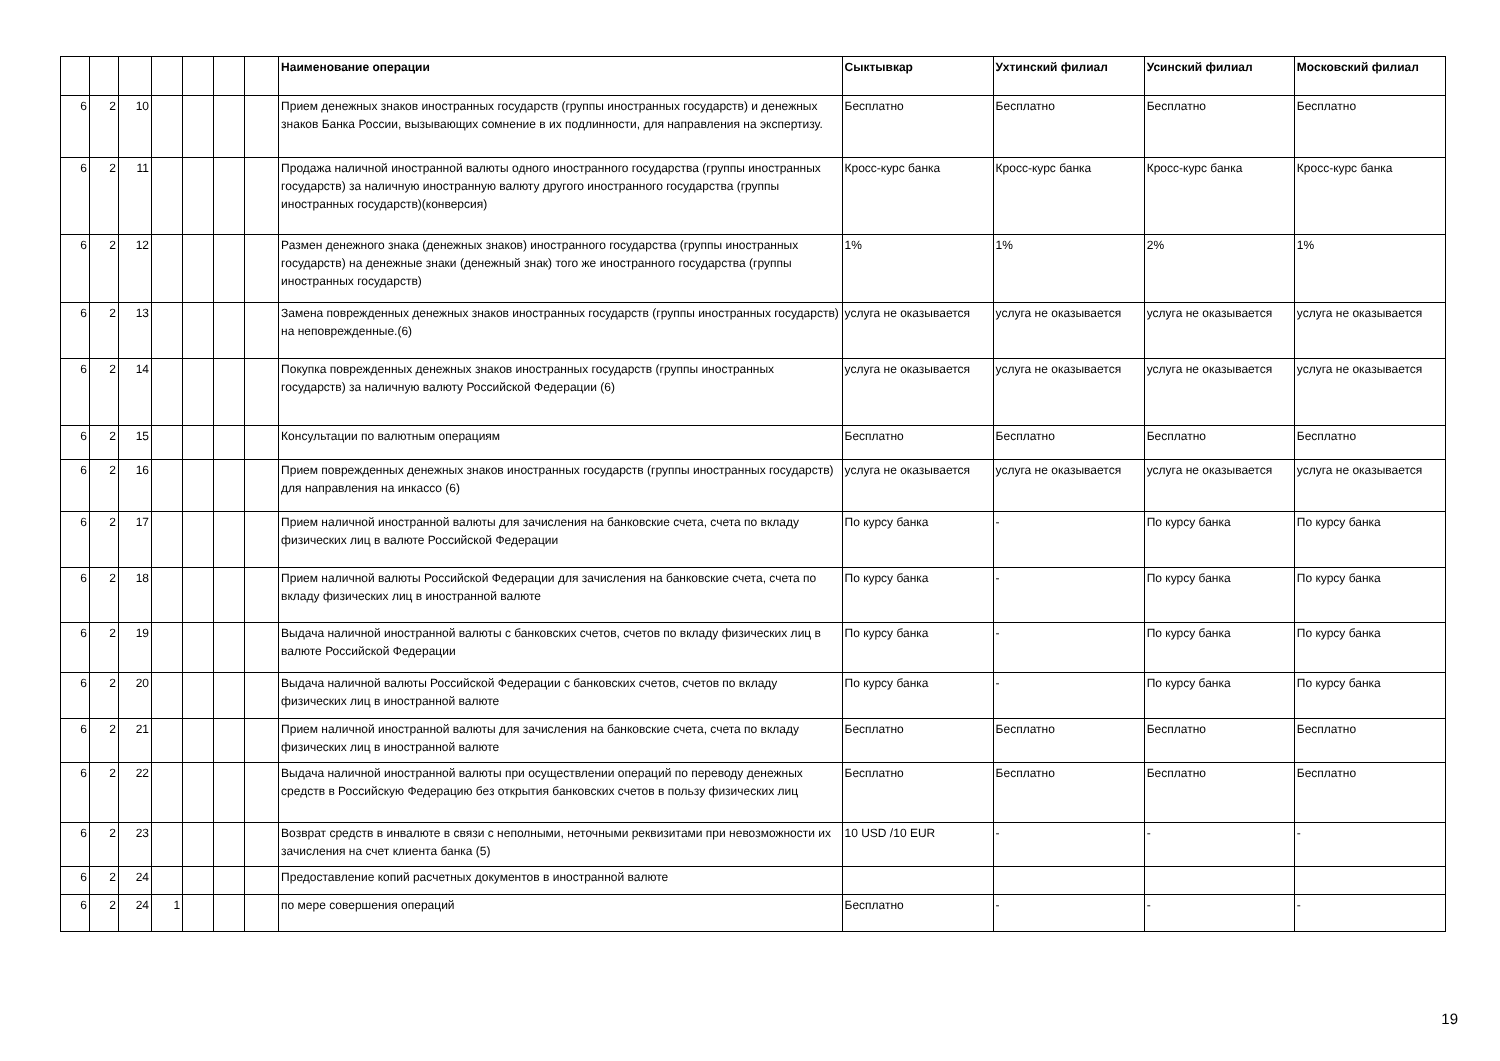| | | | | | | | Наименование операции | Сыктывкар | Ухтинский филиал | Усинский филиал | Московский филиал |
| --- | --- | --- | --- | --- | --- | --- | --- | --- | --- | --- | --- |
| 6 | 2 | 10 | | | | | Прием денежных знаков иностранных государств (группы иностранных государств) и денежных знаков Банка России, вызывающих сомнение в их подлинности, для направления на экспертизу. | Бесплатно | Бесплатно | Бесплатно | Бесплатно |
| 6 | 2 | 11 | | | | | Продажа наличной иностранной валюты одного иностранного государства (группы иностранных государств) за наличную иностранную валюту другого иностранного государства (группы иностранных государств)(конверсия) | Кросс-курс банка | Кросс-курс банка | Кросс-курс банка | Кросс-курс банка |
| 6 | 2 | 12 | | | | | Размен денежного знака (денежных знаков) иностранного государства (группы иностранных государств) на денежные знаки (денежный знак) того же иностранного государства (группы иностранных государств) | 1% | 1% | 2% | 1% |
| 6 | 2 | 13 | | | | | Замена поврежденных денежных знаков иностранных государств (группы иностранных государств) на неповрежденные.(6) | услуга не оказывается | услуга не оказывается | услуга не оказывается | услуга не оказывается |
| 6 | 2 | 14 | | | | | Покупка поврежденных денежных знаков иностранных государств (группы иностранных государств) за наличную валюту Российской Федерации (6) | услуга не оказывается | услуга не оказывается | услуга не оказывается | услуга не оказывается |
| 6 | 2 | 15 | | | | | Консультации по валютным операциям | Бесплатно | Бесплатно | Бесплатно | Бесплатно |
| 6 | 2 | 16 | | | | | Прием поврежденных денежных знаков иностранных государств (группы иностранных государств) для направления на инкассо (6) | услуга не оказывается | услуга не оказывается | услуга не оказывается | услуга не оказывается |
| 6 | 2 | 17 | | | | | Прием наличной иностранной валюты для зачисления на банковские счета, счета по вкладу физических лиц в валюте Российской Федерации | По курсу банка | - | По курсу банка | По курсу банка |
| 6 | 2 | 18 | | | | | Прием наличной валюты Российской Федерации для зачисления на банковские счета, счета по вкладу физических лиц в иностранной валюте | По курсу банка | - | По курсу банка | По курсу банка |
| 6 | 2 | 19 | | | | | Выдача наличной иностранной валюты с банковских счетов, счетов по вкладу физических лиц в валюте Российской Федерации | По курсу банка | - | По курсу банка | По курсу банка |
| 6 | 2 | 20 | | | | | Выдача наличной валюты Российской Федерации с банковских счетов, счетов по вкладу физических лиц в иностранной валюте | По курсу банка | - | По курсу банка | По курсу банка |
| 6 | 2 | 21 | | | | | Прием наличной иностранной валюты для зачисления на банковские счета, счета по вкладу физических лиц в иностранной валюте | Бесплатно | Бесплатно | Бесплатно | Бесплатно |
| 6 | 2 | 22 | | | | | Выдача наличной иностранной валюты при осуществлении операций по переводу денежных средств в Российскую Федерацию без открытия банковских счетов в пользу физических лиц | Бесплатно | Бесплатно | Бесплатно | Бесплатно |
| 6 | 2 | 23 | | | | | Возврат средств в инвалюте в связи с неполными, неточными реквизитами при невозможности их зачисления на счет клиента банка (5) | 10 USD /10 EUR | - | - | - |
| 6 | 2 | 24 | | | | | Предоставление копий расчетных документов в иностранной валюте | | | | |
| 6 | 2 | 24 | 1 | | | | по мере совершения операций | Бесплатно | - | - | - |
19